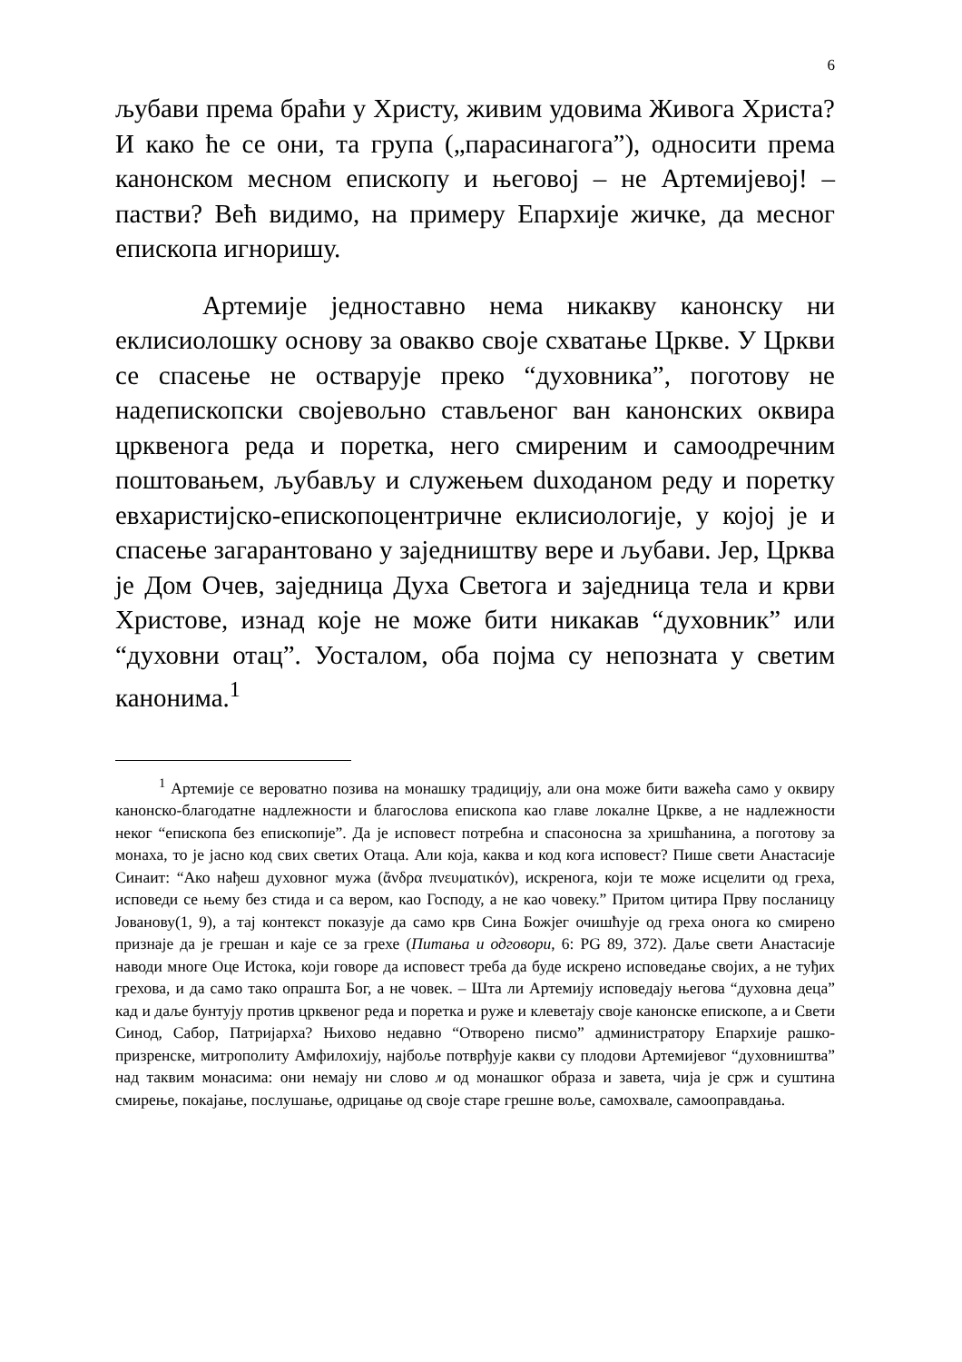6
љубави према браћи у Христу, живим удовима Живога Христа? И како ће се они, та група („парасинагога”), односити према канонском месном епископу и његовој – не Артемијевој! – пастви? Већ видимо, на примеру Епархије жичке, да месног епископа игноришу.
Артемије једноставно нема никакву канонску ни еклисиолошку основу за овакво своје схватање Цркве. У Цркви се спасење не остварује преко “духовника”, поготову не надепископски својевољно стављеног ван канонских оквира црквенога реда и поретка, него смиреним и самоодречним поштовањем, љубављу и служењем duходаном реду и поретку евхаристијско-епископоцентричне еклисиологије, у којој је и спасење загарантовано у заједништву вере и љубави. Јер, Црква је Дом Очев, заједница Духа Светога и заједница тела и крви Христове, изнад које не може бити никакав “духовник” или “духовни отац”. Уосталом, оба појма су непозната у светим канонима.<sup>1</sup>
<sup>1</sup> Артемије се вероватно позива на монашку традицију, али она може бити важећа само у оквиру канонско-благодатне надлежности и благослова епископа као главе локалне Цркве, а не надлежности неког “епископа без епископије”. Да је исповест потребна и спасоносна за хришћанина, а поготову за монаха, то је јасно код свих светих Отаца. Али која, каква и код кога исповест? Пише свети Анастасије Синаит: “Ако нађеш духовног мужа (ἄνδρα πνευματικόν), искренога, који те може исцелити од греха, исповеди се њему без стида и са вером, као Господу, а не као човеку.” Притом цитира Прву посланицу Јованову(1, 9), а тај контекст показује да само крв Сина Божјег очишћује од греха онога ко смирено признаје да је грешан и каје се за грехе (Питања и одговори, 6: PG 89, 372). Даље свети Анастасије наводи многе Оце Истока, који говоре да исповест треба да буде искрено исповедање својих, а не туђих грехова, и да само тако опрашта Бог, а не човек. – Шта ли Артемију исповедају његова “духовна деца” кад и даље бунтују против црквеног реда и поретка и руже и клеветају своје канонске епископе, а и Свети Синод, Сабор, Патријарха? Њихово недавно “Отворено писмо” администратору Епархије рашко-призренске, митрополиту Амфилохију, најбоље потврђује какви су плодови Артемијевог “духовништва” над таквим монасима: они немају ни слово м од монашког образа и завета, чија је срж и суштина смирење, покајање, послушање, одрицање од своје старе грешне воље, самохвале, самооправдања.